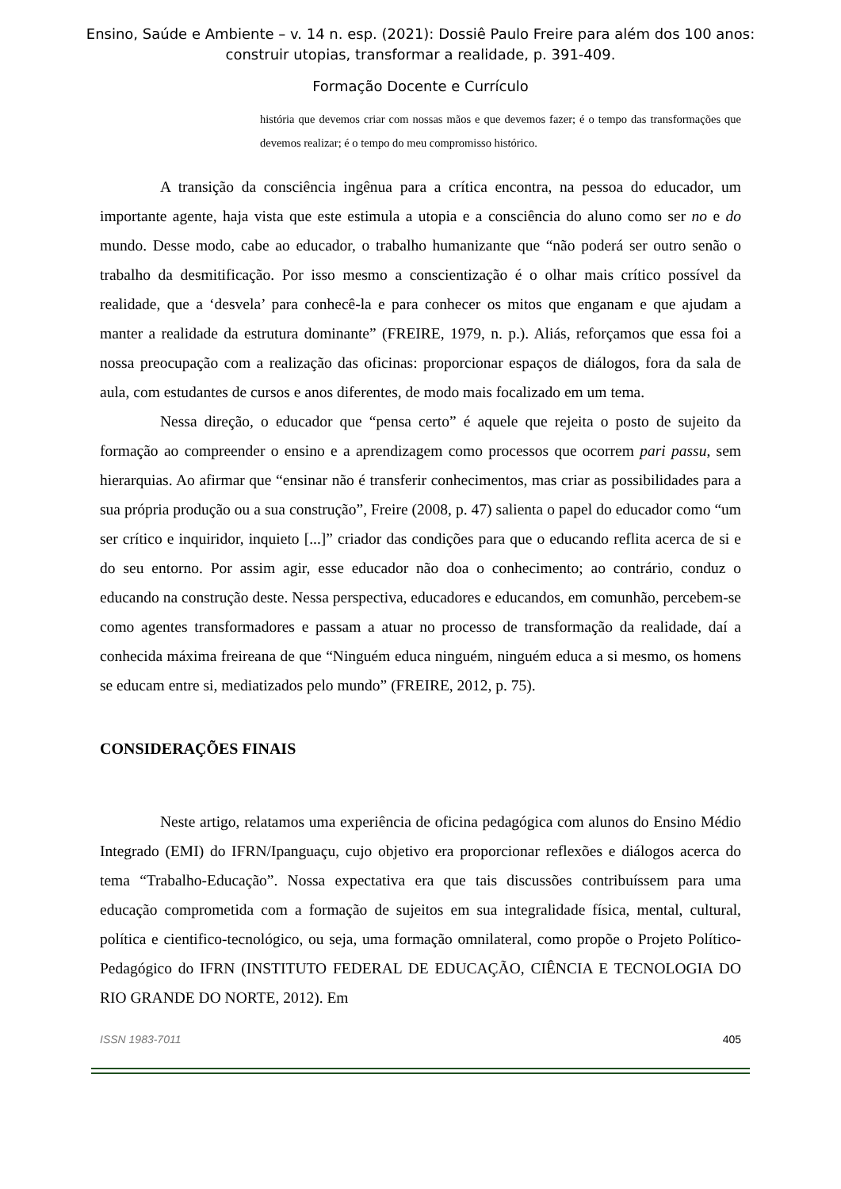Ensino, Saúde e Ambiente – v. 14 n. esp. (2021): Dossiê Paulo Freire para além dos 100 anos:
construir utopias, transformar a realidade, p. 391-409.
Formação Docente e Currículo
história que devemos criar com nossas mãos e que devemos fazer; é o tempo das transformações que devemos realizar; é o tempo do meu compromisso histórico.
A transição da consciência ingênua para a crítica encontra, na pessoa do educador, um importante agente, haja vista que este estimula a utopia e a consciência do aluno como ser no e do mundo. Desse modo, cabe ao educador, o trabalho humanizante que “não poderá ser outro senão o trabalho da desmitificação. Por isso mesmo a conscientização é o olhar mais crítico possível da realidade, que a ‘desvela’ para conhecê-la e para conhecer os mitos que enganam e que ajudam a manter a realidade da estrutura dominante” (FREIRE, 1979, n. p.). Aliás, reforçamos que essa foi a nossa preocupação com a realização das oficinas: proporcionar espaços de diálogos, fora da sala de aula, com estudantes de cursos e anos diferentes, de modo mais focalizado em um tema.
Nessa direção, o educador que “pensa certo” é aquele que rejeita o posto de sujeito da formação ao compreender o ensino e a aprendizagem como processos que ocorrem pari passu, sem hierarquias. Ao afirmar que “ensinar não é transferir conhecimentos, mas criar as possibilidades para a sua própria produção ou a sua construção”, Freire (2008, p. 47) salienta o papel do educador como “um ser crítico e inquiridor, inquieto [...]” criador das condições para que o educando reflita acerca de si e do seu entorno. Por assim agir, esse educador não doa o conhecimento; ao contrário, conduz o educando na construção deste. Nessa perspectiva, educadores e educandos, em comunhão, percebem-se como agentes transformadores e passam a atuar no processo de transformação da realidade, daí a conhecida máxima freireana de que “Ninguém educa ninguém, ninguém educa a si mesmo, os homens se educam entre si, mediatizados pelo mundo” (FREIRE, 2012, p. 75).
CONSIDERAÇÕES FINAIS
Neste artigo, relatamos uma experiência de oficina pedagógica com alunos do Ensino Médio Integrado (EMI) do IFRN/Ipanguaçu, cujo objetivo era proporcionar reflexões e diálogos acerca do tema “Trabalho-Educação”. Nossa expectativa era que tais discussões contribuíssem para uma educação comprometida com a formação de sujeitos em sua integralidade física, mental, cultural, política e cientifico-tecnológico, ou seja, uma formação omnilateral, como propõe o Projeto Político-Pedagógico do IFRN (INSTITUTO FEDERAL DE EDUCAÇÃO, CIÊNCIA E TECNOLOGIA DO RIO GRANDE DO NORTE, 2012). Em
ISSN 1983-7011 405